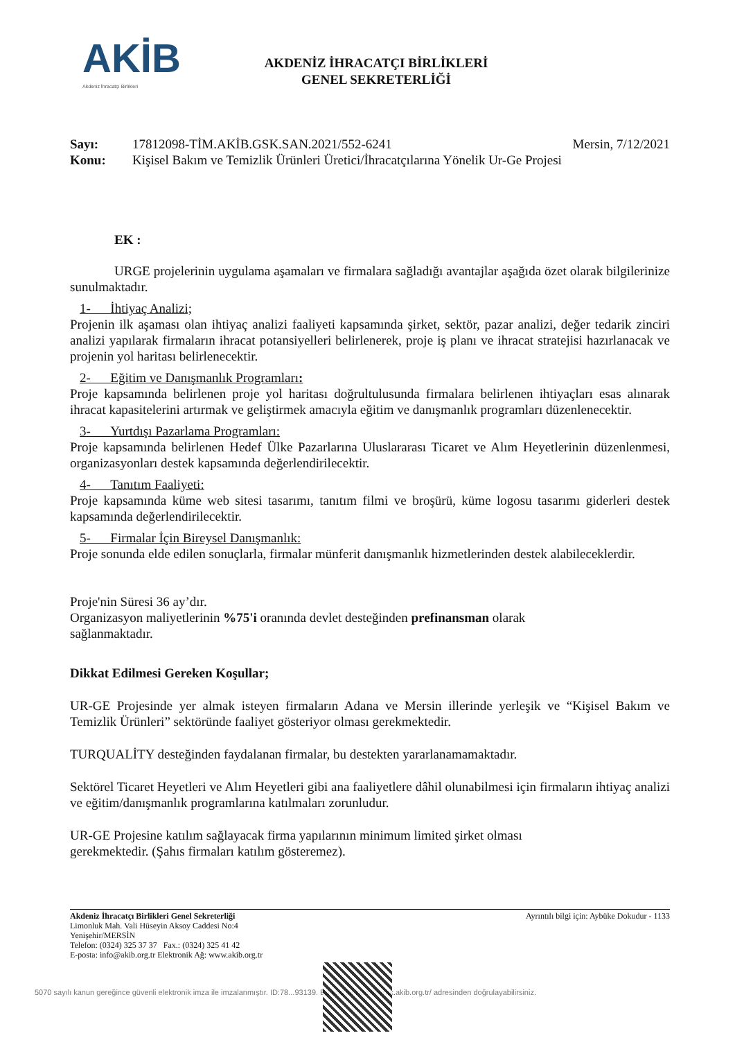AKİB
Akdeniz İhracatçı Birlikleri
AKDENİZ İHRACATÇI BİRLİKLERİ
GENEL SEKRETERLİĞİ
Sayı: 17812098-TİM.AKİB.GSK.SAN.2021/552-6241 Mersin, 7/12/2021
Konu: Kişisel Bakım ve Temizlik Ürünleri Üretici/İhracatçılarına Yönelik Ur-Ge Projesi
EK :
URGE projelerinin uygulama aşamaları ve firmalara sağladığı avantajlar aşağıda özet olarak bilgilerinize sunulmaktadır.
1- İhtiyaç Analizi;
Projenin ilk aşaması olan ihtiyaç analizi faaliyeti kapsamında şirket, sektör, pazar analizi, değer tedarik zinciri analizi yapılarak firmaların ihracat potansiyelleri belirlenerek, proje iş planı ve ihracat stratejisi hazırlanacak ve projenin yol haritası belirlenecektir.
2- Eğitim ve Danışmanlık Programları:
Proje kapsamında belirlenen proje yol haritası doğrultulusunda firmalara belirlenen ihtiyaçları esas alınarak ihracat kapasitelerini artırmak ve geliştirmek amacıyla eğitim ve danışmanlık programları düzenlenecektir.
3- Yurtdışı Pazarlama Programları:
Proje kapsamında belirlenen Hedef Ülke Pazarlarına Uluslararası Ticaret ve Alım Heyetlerinin düzenlenmesi, organizasyonları destek kapsamında değerlendirilecektir.
4- Tanıtım Faaliyeti:
Proje kapsamında küme web sitesi tasarımı, tanıtım filmi ve broşürü, küme logosu tasarımı giderleri destek kapsamında değerlendirilecektir.
5- Firmalar İçin Bireysel Danışmanlık:
Proje sonunda elde edilen sonuçlarla, firmalar münferit danışmanlık hizmetlerinden destek alabileceklerdir.
Proje'nin Süresi 36 ay’dır.
Organizasyon maliyetlerinin %75'i oranında devlet desteğinden prefinansman olarak
sağlanmaktadır.
Dikkat Edilmesi Gereken Koşullar;
UR-GE Projesinde yer almak isteyen firmaların Adana ve Mersin illerinde yerleşik ve “Kişisel Bakım ve Temizlik Ürünleri” sektöründe faaliyet gösteriyor olması gerekmektedir.
TURQUALİTY desteğinden faydalanan firmalar, bu destekten yararlanamamaktadır.
Sektörel Ticaret Heyetleri ve Alım Heyetleri gibi ana faaliyetlere dâhil olunabilmesi için firmaların ihtiyaç analizi ve eğitim/danışmanlık programlarına katılmaları zorunludur.
UR-GE Projesine katılım sağlayacak firma yapılarının minimum limited şirket olması
gerekmektedir. (Şahıs firmaları katılım gösteremez).
Akdeniz İhracatçı Birlikleri Genel Sekreterliği
Limonluk Mah. Vali Hüseyin Aksoy Caddesi No:4
Yenişehir/MERSİN
Telefon: (0324) 325 37 37 Fax.: (0324) 325 41 42
E-posta: info@akib.org.tr Elektronik Ağ: www.akib.org.tr
Ayrıntılı bilgi için: Aybüke Dokudur - 1133
5070 sayılı kanun gereğince güvenli elektronik imza ile imzalanmıştır. ID:78...93139. Bu kod ile http://evrak.akib.org.tr/ adresinden doğrulayabilirsiniz.